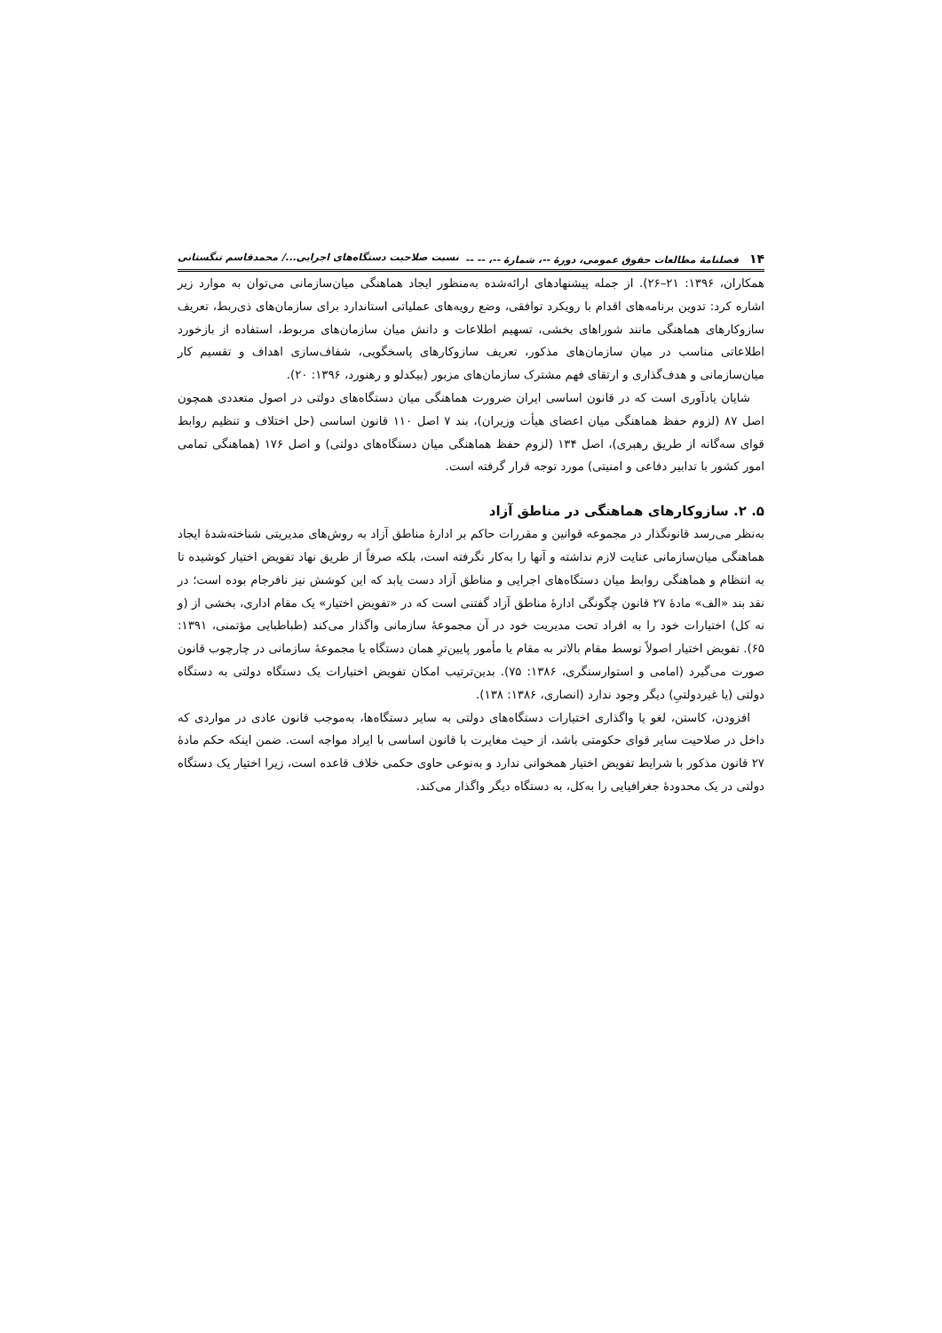۱۴ فصلنامهٔ مطالعات حقوق عمومی، دورهٔ --، شمارهٔ --، -- -- نسبت صلاحیت دستگاه‌های اجرایی.../ محمدقاسم تنگستانی
همکاران، ۱۳۹۶: ۲۱–۲۶). از جمله پیشنهادهای ارائه‌شده به‌منظور ایجاد هماهنگی میان‌سازمانی می‌توان به موارد زیر اشاره کرد: تدوین برنامه‌های اقدام با رویکرد توافقی، وضع رویه‌های عملیاتی استاندارد برای سازمان‌های ذی‌ربط، تعریف سازوکارهای هماهنگی مانند شوراهای بخشی، تسهیم اطلاعات و دانش میان سازمان‌های مربوط، استفاده از بازخورد اطلاعاتی مناسب در میان سازمان‌های مذکور، تعریف سازوکارهای پاسخگویی، شفاف‌سازی اهداف و تقسیم کار میان‌سازمانی و هدف‌گذاری و ارتقای فهم مشترک سازمان‌های مزبور (بیکدلو و رهنورد، ۱۳۹۶: ۲۰).
شایان یادآوری است که در قانون اساسی ایران ضرورت هماهنگی میان دستگاه‌های دولتی در اصول متعددی همچون اصل ۸۷ (لزوم حفظ هماهنگی میان اعضای هیأت وزیران)، بند ۷ اصل ۱۱۰ قانون اساسی (حل اختلاف و تنظیم روابط قوای سه‌گانه از طریق رهبری)، اصل ۱۳۴ (لزوم حفظ هماهنگی میان دستگاه‌های دولتی) و اصل ۱۷۶ (هماهنگی تمامی امور کشور با تدابیر دفاعی و امنیتی) مورد توجه قرار گرفته است.
۵. ۲. سازوکارهای هماهنگی در مناطق آزاد
به‌نظر می‌رسد قانونگذار در مجموعه قوانین و مقررات حاکم بر ادارهٔ مناطق آزاد به روش‌های مدیریتی شناخته‌شدهٔ ایجاد هماهنگی میان‌سازمانی عنایت لازم نداشته و آنها را به‌کار نگرفته است، بلکه صرفاً از طریق نهاد تفویض اختیار کوشیده تا به انتظام و هماهنگی روابط میان دستگاه‌های اجرایی و مناطق آزاد دست یابد که این کوشش نیز نافرجام بوده است؛ در نقد بند «الف» مادهٔ ۲۷ قانون چگونگی ادارهٔ مناطق آزاد گفتنی است که در «تفویض اختیار» یک مقام اداری، بخشی از (و نه کل) اختیارات خود را به افراد تحت مدیریت خود در آن مجموعهٔ سازمانی واگذار می‌کند (طباطبایی مؤتمنی، ۱۳۹۱: ۶۵). تفویض اختیار اصولاً توسط مقام بالاتر به مقام یا مأمور پایین‌ترِ همان دستگاه یا مجموعهٔ سازمانی در چارچوب قانون صورت می‌گیرد (امامی و استوارسنگری، ۱۳۸۶: ۷۵). بدین‌ترتیب امکان تفویض اختیارات یک دستگاه دولتی به دستگاه دولتی (یا غیردولتیِ) دیگر وجود ندارد (انصاری، ۱۳۸۶: ۱۳۸).
افزودن، کاستن، لغو یا واگذاری اختیارات دستگاه‌های دولتی به سایر دستگاه‌ها، به‌موجب قانون عادی در مواردی که داخل در صلاحیت سایر قوای حکومتی باشد، از حیث مغایرت با قانون اساسی با ایراد مواجه است. ضمن اینکه حکم مادهٔ ۲۷ قانون مذکور با شرایط تفویض اختیار همخوانی ندارد و به‌نوعی حاوی حکمی خلاف قاعده است، زیرا اختیار یک دستگاه دولتی در یک محدودهٔ جغرافیایی را به‌کل، به دستگاه دیگر واگذار می‌کند.